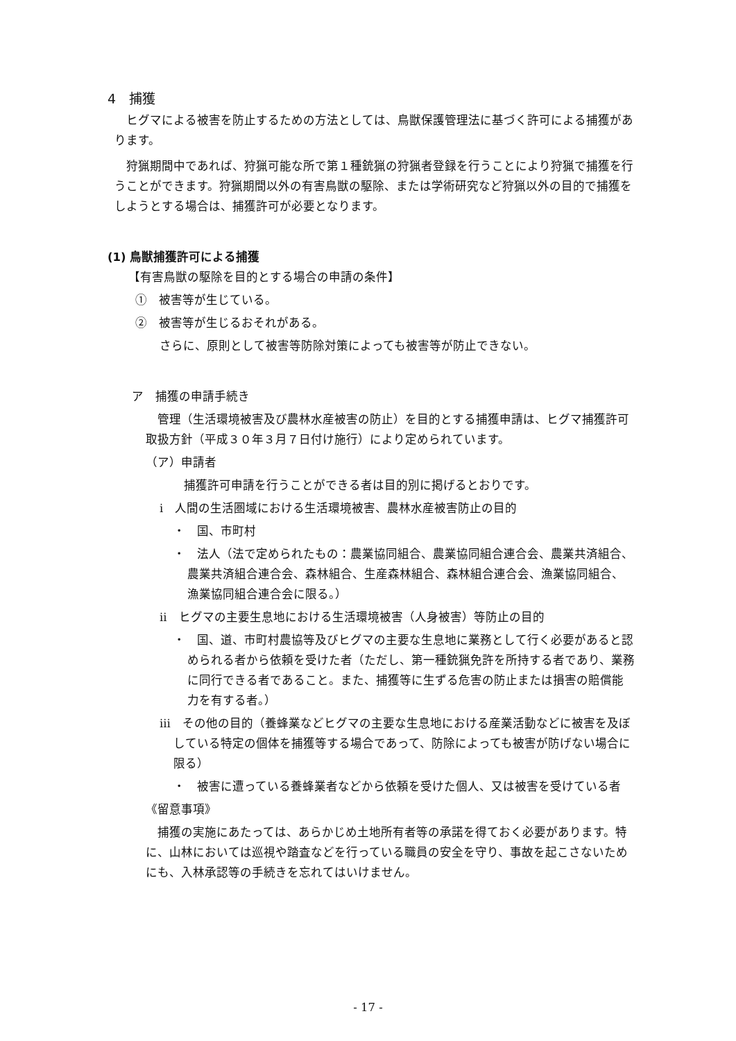4　捕獲
ヒグマによる被害を防止するための方法としては、鳥獣保護管理法に基づく許可による捕獲があります。
狩猟期間中であれば、狩猟可能な所で第１種銃猟の狩猟者登録を行うことにより狩猟で捕獲を行うことができます。狩猟期間以外の有害鳥獣の駆除、または学術研究など狩猟以外の目的で捕獲をしようとする場合は、捕獲許可が必要となります。
(1) 鳥獣捕獲許可による捕獲
【有害鳥獣の駆除を目的とする場合の申請の条件】
①　被害等が生じている。
②　被害等が生じるおそれがある。
さらに、原則として被害等防除対策によっても被害等が防止できない。
ア　捕獲の申請手続き
管理（生活環境被害及び農林水産被害の防止）を目的とする捕獲申請は、ヒグマ捕獲許可取扱方針（平成３０年３月７日付け施行）により定められています。
（ア）申請者
捕獲許可申請を行うことができる者は目的別に掲げるとおりです。
ⅰ　人間の生活圏域における生活環境被害、農林水産被害防止の目的
・　国、市町村
・　法人（法で定められたもの：農業協同組合、農業協同組合連合会、農業共済組合、農業共済組合連合会、森林組合、生産森林組合、森林組合連合会、漁業協同組合、漁業協同組合連合会に限る。）
ⅱ　ヒグマの主要生息地における生活環境被害（人身被害）等防止の目的
・　国、道、市町村農協等及びヒグマの主要な生息地に業務として行く必要があると認められる者から依頼を受けた者（ただし、第一種銃猟免許を所持する者であり、業務に同行できる者であること。また、捕獲等に生ずる危害の防止または損害の賠償能力を有する者。）
ⅲ　その他の目的（養蜂業などヒグマの主要な生息地における産業活動などに被害を及ぼしている特定の個体を捕獲等する場合であって、防除によっても被害が防げない場合に限る）
・　被害に遭っている養蜂業者などから依頼を受けた個人、又は被害を受けている者
《留意事項》
捕獲の実施にあたっては、あらかじめ土地所有者等の承諾を得ておく必要があります。特に、山林においては巡視や踏査などを行っている職員の安全を守り、事故を起こさないためにも、入林承認等の手続きを忘れてはいけません。
- 17 -